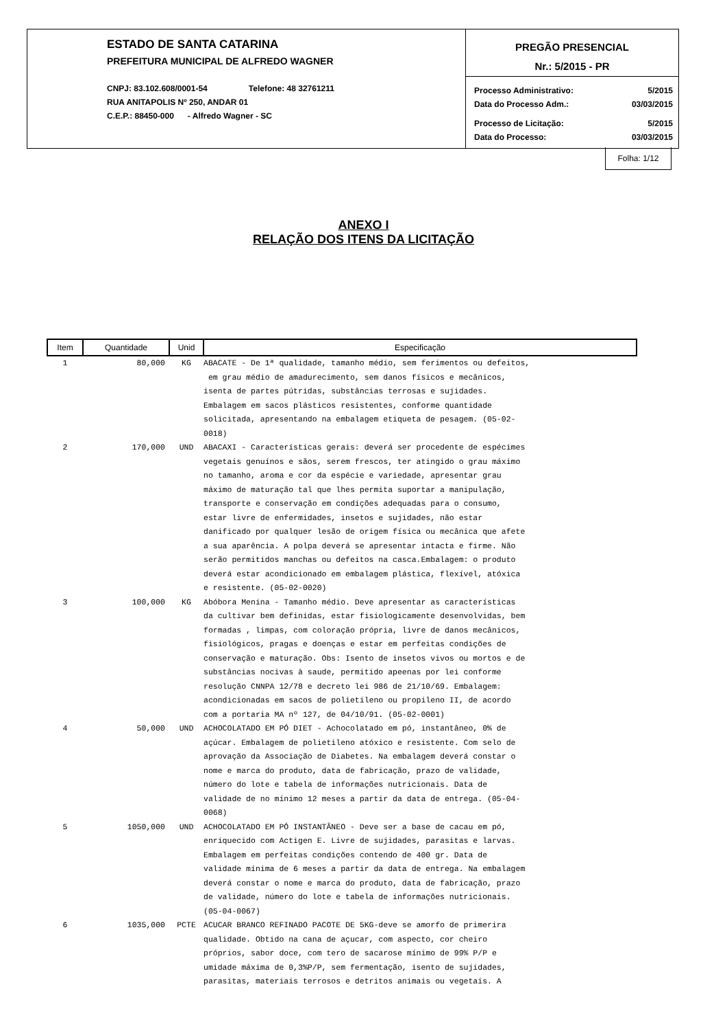ESTADO DE SANTA CATARINA
PREFEITURA MUNICIPAL DE ALFREDO WAGNER
CNPJ: 83.102.608/0001-54 Telefone: 48 32761211
RUA ANITAPOLIS Nº 250, ANDAR 01
C.E.P.: 88450-000 - Alfredo Wagner - SC
PREGÃO PRESENCIAL
Nr.: 5/2015 - PR
Processo Administrativo: 5/2015
Data do Processo Adm.: 03/03/2015
Processo de Licitação: 5/2015
Data do Processo: 03/03/2015
Folha: 1/12
ANEXO I
RELAÇÃO DOS ITENS DA LICITAÇÃO
| Item | Quantidade | Unid | Especificação |
| --- | --- | --- | --- |
| 1 | 80,000 | KG | ABACATE - De 1ª qualidade, tamanho médio, sem ferimentos ou defeitos, em grau médio de amadurecimento, sem danos físicos e mecânicos, isenta de partes pútridas, substâncias terrosas e sujidades. Embalagem em sacos plásticos resistentes, conforme quantidade solicitada, apresentando na embalagem etiqueta de pesagem. (05-02- 0018) |
| 2 | 170,000 | UND | ABACAXI - Características gerais: deverá ser procedente de espécimes vegetais genuínos e sãos, serem frescos, ter atingido o grau máximo no tamanho, aroma e cor da espécie e variedade, apresentar grau máximo de maturação tal que lhes permita suportar a manipulação, transporte e conservação em condições adequadas para o consumo, estar livre de enfermidades, insetos e sujidades, não estar danificado por qualquer lesão de origem física ou mecânica que afete a sua aparência. A polpa deverá se apresentar intacta e firme. Não serão permitidos manchas ou defeitos na casca.Embalagem: o produto deverá estar acondicionado em embalagem plástica, flexível, atóxica e resistente. (05-02-0020) |
| 3 | 100,000 | KG | Abóbora Menina - Tamanho médio. Deve apresentar as características da cultivar bem definidas, estar fisiologicamente desenvolvidas, bem formadas , limpas, com coloração própria, livre de danos mecânicos, fisiológicos, pragas e doenças e estar em perfeitas condições de conservação e maturação. Obs: Isento de insetos vivos ou mortos e de substâncias nocivas à saude, permitido apeenas por lei conforme resolução CNNPA 12/78 e decreto lei 986 de 21/10/69. Embalagem: acondicionadas em sacos de polietileno ou propileno II, de acordo com a portaria MA nº 127, de 04/10/91. (05-02-0001) |
| 4 | 50,000 | UND | ACHOCOLATADO EM PÓ DIET - Achocolatado em pó, instantâneo, 0% de açúcar. Embalagem de polietileno atóxico e resistente. Com selo de aprovação da Associação de Diabetes. Na embalagem deverá constar o nome e marca do produto, data de fabricação, prazo de validade, número do lote e tabela de informações nutricionais. Data de validade de no mínimo 12 meses a partir da data de entrega. (05-04- 0068) |
| 5 | 1050,000 | UND | ACHOCOLATADO EM PÓ INSTANTÂNEO - Deve ser a base de cacau em pó, enriquecido com Actigen E. Livre de sujidades, parasitas e larvas. Embalagem em perfeitas condições contendo de 400 gr. Data de validade mínima de 6 meses a partir da data de entrega. Na embalagem deverá constar o nome e marca do produto, data de fabricação, prazo de validade, número do lote e tabela de informações nutricionais. (05-04-0067) |
| 6 | 1035,000 | PCTE | ACUCAR BRANCO REFINADO PACOTE DE 5KG-deve se amorfo de primerira qualidade. Obtido na cana de açucar, com aspecto, cor cheiro próprios, sabor doce, com tero de sacarose mínimo de 99% P/P e umidade máxima de 0,3%P/P, sem fermentação, isento de sujidades, parasitas, materiais terrosos e detritos animais ou vegetais. A |